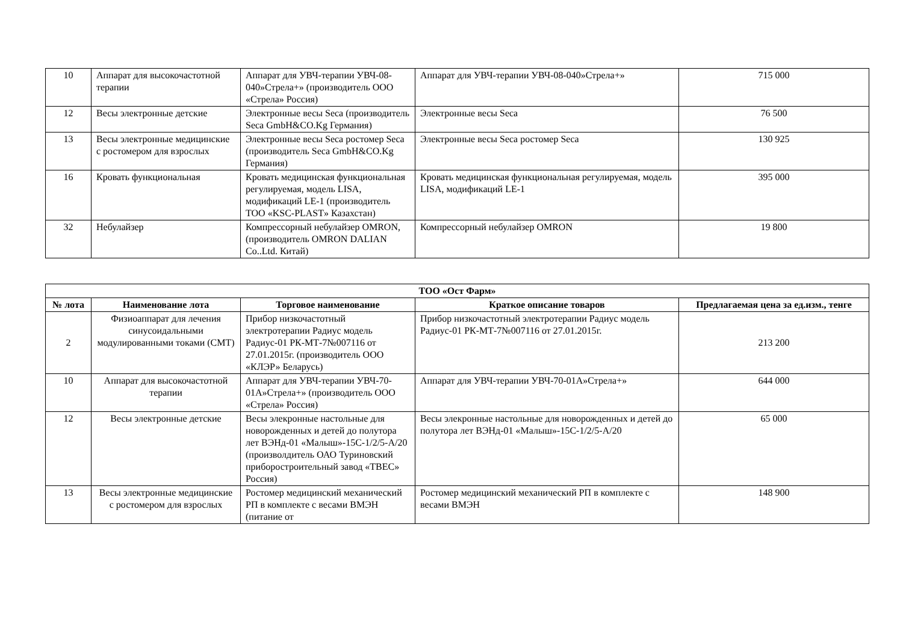| 10 | Аппарат для высокочастотной терапии | Аппарат для УВЧ-терапии УВЧ-08-040»Стрела+» (производитель ООО «Стрела» Россия) | Аппарат для УВЧ-терапии УВЧ-08-040»Стрела+» | 715 000 |
| 12 | Весы электронные детские | Электронные весы Seca (производитель Seca GmbH&CO.Kg Германия) | Электронные весы Seca | 76 500 |
| 13 | Весы электронные медицинские с ростомером для взрослых | Электронные весы Seca ростомер Seca (производитель Seca GmbH&CO.Kg Германия) | Электронные весы Seca ростомер Seca | 130 925 |
| 16 | Кровать функциональная | Кровать медицинская функциональная регулируемая, модель LISA, модификаций LE-1 (производитель ТОО «KSC-PLAST» Казахстан) | Кровать медицинская функциональная регулируемая, модель LISA, модификаций LE-1 | 395 000 |
| 32 | Небулайзер | Компрессорный небулайзер OMRON, (производитель OMRON DALIAN Co..Ltd. Китай) | Компрессорный небулайзер OMRON | 19 800 |
| ТОО «Ост Фарм» | | | | |
| --- | --- | --- | --- | --- |
| № лота | Наименование лота | Торговое наименование | Краткое описание товаров | Предлагаемая цена за ед.изм., тенге |
| 2 | Физиоаппарат для лечения синусоидальными модулированными токами (СМТ) | Прибор низкочастотный электротерапии Радиус модель Радиус-01 РК-МТ-7№007116 от 27.01.2015г. (производитель ООО «КЛЭР» Беларусь) | Прибор низкочастотный электротерапии Радиус модель Радиус-01 РК-МТ-7№007116 от 27.01.2015г. | 213 200 |
| 10 | Аппарат для высокочастотной терапии | Аппарат для УВЧ-терапии УВЧ-70-01А»Стрела+» (производитель ООО «Стрела» Россия) | Аппарат для УВЧ-терапии УВЧ-70-01А»Стрела+» | 644 000 |
| 12 | Весы электронные детские | Весы элекронные настольные для новорожденных и детей до полутора лет ВЭНд-01 «Малыш»-15С-1/2/5-А/20 (произволдитель ОАО Туриновский приборостроительный завод «ТВЕС» Россия) | Весы элекронные настольные для новорожденных и детей до полутора лет ВЭНд-01 «Малыш»-15С-1/2/5-А/20 | 65 000 |
| 13 | Весы электронные медицинские с ростомером для взрослых | Ростомер медицинский механический РП в комплекте с весами ВМЭН (питание от | Ростомер медицинский механический РП в комплекте с весами ВМЭН | 148 900 |